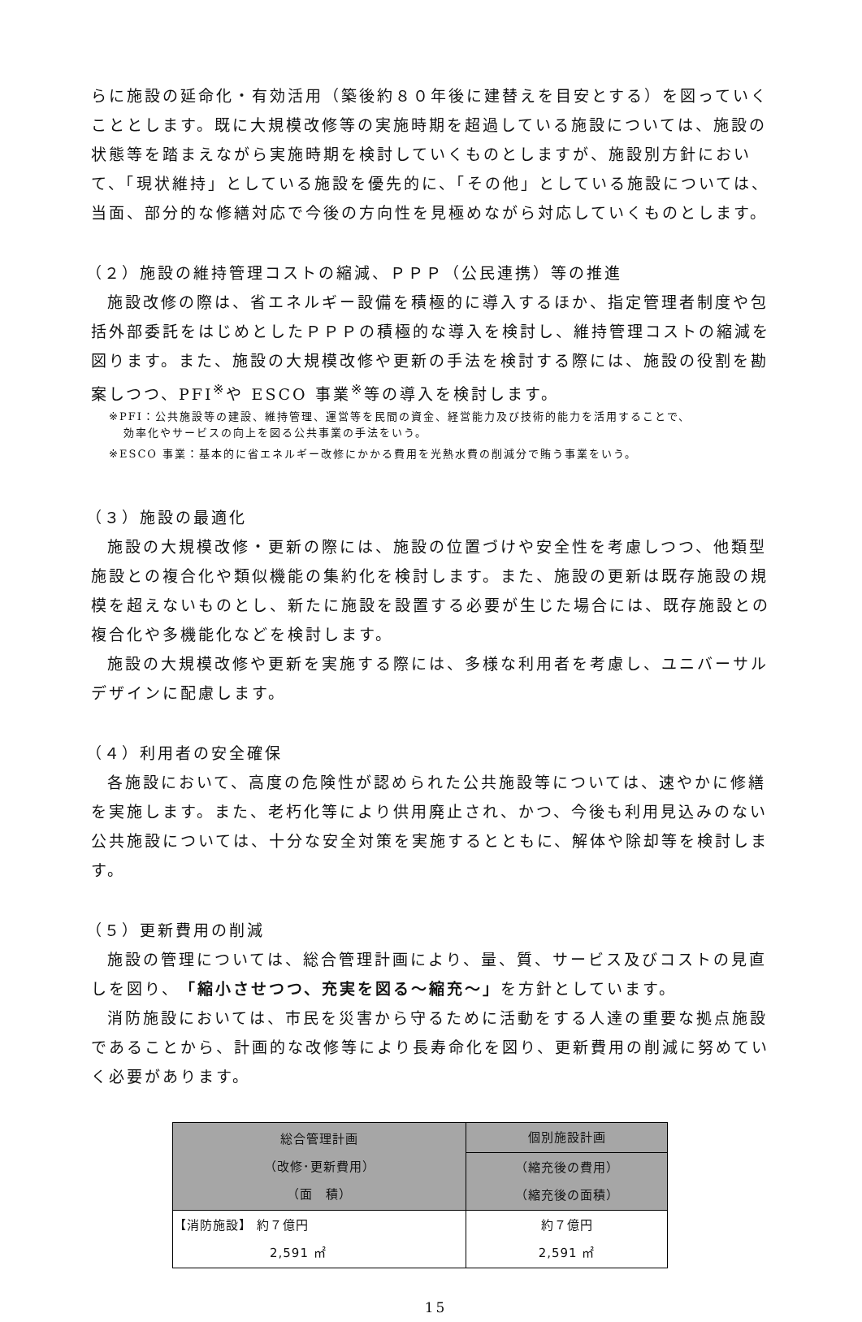らに施設の延命化・有効活用（築後約８０年後に建替えを目安とする）を図っていくこととします。既に大規模改修等の実施時期を超過している施設については、施設の状態等を踏まえながら実施時期を検討していくものとしますが、施設別方針において、「現状維持」としている施設を優先的に、「その他」としている施設については、当面、部分的な修繕対応で今後の方向性を見極めながら対応していくものとします。
（２）施設の維持管理コストの縮減、ＰＰＰ（公民連携）等の推進
施設改修の際は、省エネルギー設備を積極的に導入するほか、指定管理者制度や包括外部委託をはじめとしたＰＰＰの積極的な導入を検討し、維持管理コストの縮減を図ります。また、施設の大規模改修や更新の手法を検討する際には、施設の役割を勘案しつつ、PFI<sup>※</sup>や ESCO 事業<sup>※</sup>等の導入を検討します。
※PFI：公共施設等の建設、維持管理、運営等を民間の資金、経営能力及び技術的能力を活用することで、
効率化やサービスの向上を図る公共事業の手法をいう。
※ESCO 事業：基本的に省エネルギー改修にかかる費用を光熱水費の削減分で賄う事業をいう。
（３）施設の最適化
施設の大規模改修・更新の際には、施設の位置づけや安全性を考慮しつつ、他類型施設との複合化や類似機能の集約化を検討します。また、施設の更新は既存施設の規模を超えないものとし、新たに施設を設置する必要が生じた場合には、既存施設との複合化や多機能化などを検討します。
施設の大規模改修や更新を実施する際には、多様な利用者を考慮し、ユニバーサルデザインに配慮します。
（４）利用者の安全確保
各施設において、高度の危険性が認められた公共施設等については、速やかに修繕を実施します。また、老朽化等により供用廃止され、かつ、今後も利用見込みのない公共施設については、十分な安全対策を実施するとともに、解体や除却等を検討します。
（５）更新費用の削減
施設の管理については、総合管理計画により、量、質、サービス及びコストの見直しを図り、「縮小させつつ、充実を図る～縮充～」を方針としています。
消防施設においては、市民を災害から守るために活動をする人達の重要な拠点施設であることから、計画的な改修等により長寿命化を図り、更新費用の削減に努めていく必要があります。
| 総合管理計画 （改修･更新費用） （面 積） | 個別施設計画 |
| --- | --- |
| | （縮充後の費用） （縮充後の面積） |
| 【消防施設】 約７億円 2,591 ㎡ | 約７億円 2,591 ㎡ |
15